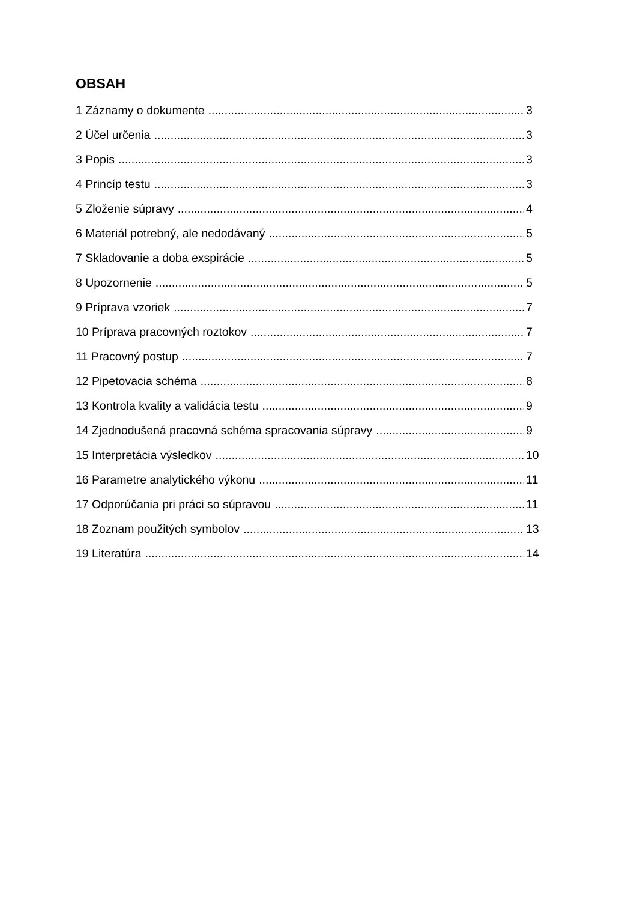OBSAH
1 Záznamy o dokumente 3
2 Účel určenia 3
3 Popis 3
4 Princíp testu 3
5 Zloženie súpravy 4
6 Materiál potrebný, ale nedodávaný 5
7 Skladovanie a doba exspirácie 5
8 Upozornenie 5
9 Príprava vzoriek 7
10 Príprava pracovných roztokov 7
11 Pracovný postup 7
12 Pipetovacia schéma 8
13 Kontrola kvality a validácia testu 9
14 Zjednodušená pracovná schéma spracovania súpravy 9
15 Interpretácia výsledkov 10
16 Parametre analytického výkonu 11
17 Odporúčania pri práci so súpravou 11
18 Zoznam použitých symbolov 13
19 Literatúra 14